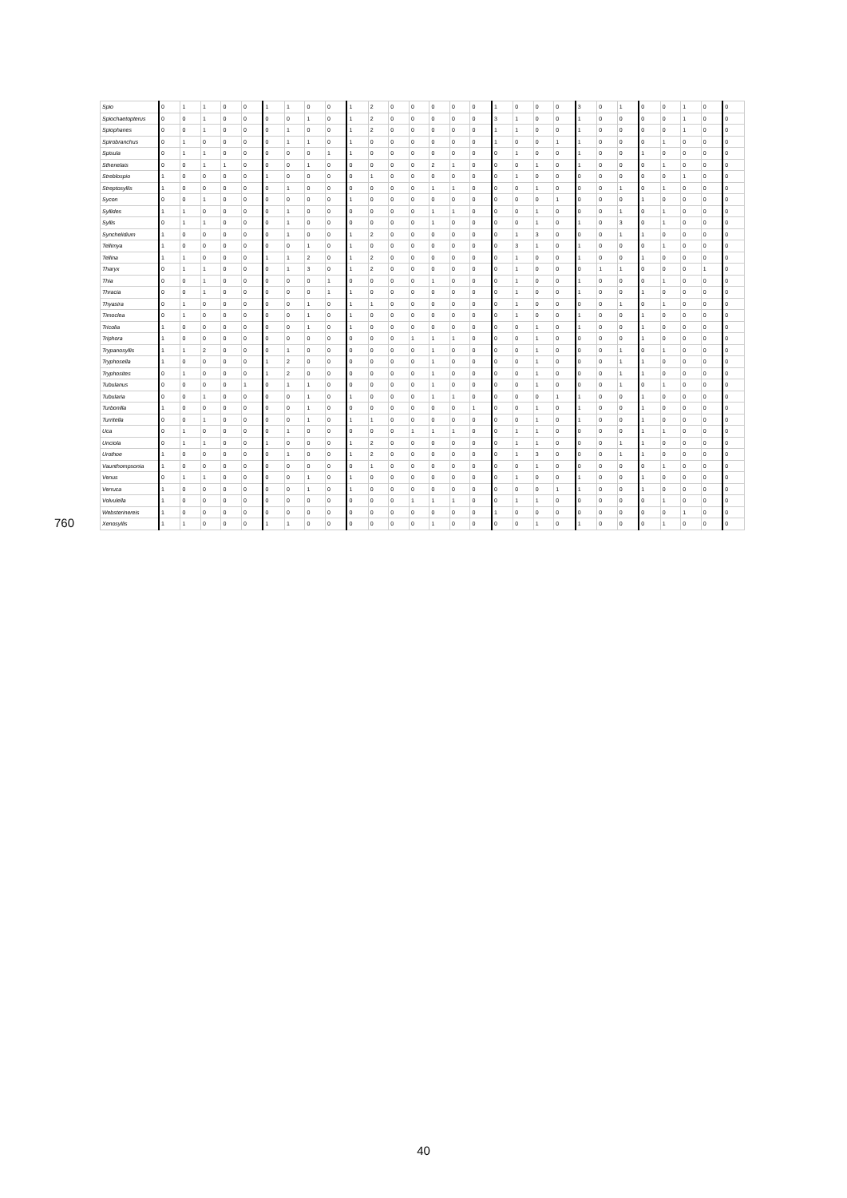| Spio | 0 | 1 | 1 | 0 | 0 | 1 | 1 | 0 | 0 | 1 | 2 | 0 | 0 | 0 | 0 | 0 | 1 | 0 | 0 | 0 | 3 | 0 | 1 | 0 | 0 | 1 | 0 | 0 |
| Spiochaetopterus | 0 | 0 | 1 | 0 | 0 | 0 | 0 | 1 | 0 | 1 | 2 | 0 | 0 | 0 | 0 | 0 | 3 | 1 | 0 | 0 | 1 | 0 | 0 | 0 | 0 | 1 | 0 | 0 |
| Spiophanes | 0 | 0 | 1 | 0 | 0 | 0 | 1 | 0 | 0 | 1 | 2 | 0 | 0 | 0 | 0 | 0 | 1 | 1 | 0 | 0 | 1 | 0 | 0 | 0 | 0 | 1 | 0 | 0 |
| Spirobranchus | 0 | 1 | 0 | 0 | 0 | 0 | 1 | 1 | 0 | 1 | 0 | 0 | 0 | 0 | 0 | 0 | 1 | 0 | 0 | 1 | 1 | 0 | 0 | 0 | 1 | 0 | 0 | 0 |
| Spisula | 0 | 1 | 1 | 0 | 0 | 0 | 0 | 0 | 1 | 1 | 0 | 0 | 0 | 0 | 0 | 0 | 0 | 1 | 0 | 0 | 1 | 0 | 0 | 1 | 0 | 0 | 0 | 0 |
| Sthenelais | 0 | 0 | 1 | 1 | 0 | 0 | 0 | 1 | 0 | 0 | 0 | 0 | 0 | 2 | 1 | 0 | 0 | 0 | 1 | 0 | 1 | 0 | 0 | 0 | 1 | 0 | 0 | 0 |
| Streblospio | 1 | 0 | 0 | 0 | 0 | 1 | 0 | 0 | 0 | 0 | 1 | 0 | 0 | 0 | 0 | 0 | 0 | 1 | 0 | 0 | 0 | 0 | 0 | 0 | 0 | 1 | 0 | 0 |
| Streptosyllis | 1 | 0 | 0 | 0 | 0 | 0 | 1 | 0 | 0 | 0 | 0 | 0 | 0 | 1 | 1 | 0 | 0 | 0 | 1 | 0 | 0 | 0 | 1 | 0 | 1 | 0 | 0 | 0 |
| Sycon | 0 | 0 | 1 | 0 | 0 | 0 | 0 | 0 | 0 | 1 | 0 | 0 | 0 | 0 | 0 | 0 | 0 | 0 | 0 | 1 | 0 | 0 | 0 | 1 | 0 | 0 | 0 | 0 |
| Syllides | 1 | 1 | 0 | 0 | 0 | 0 | 1 | 0 | 0 | 0 | 0 | 0 | 0 | 1 | 1 | 0 | 0 | 0 | 1 | 0 | 0 | 0 | 1 | 0 | 1 | 0 | 0 | 0 |
| Syllis | 0 | 1 | 1 | 0 | 0 | 0 | 1 | 0 | 0 | 0 | 0 | 0 | 0 | 1 | 0 | 0 | 0 | 0 | 1 | 0 | 1 | 0 | 3 | 0 | 1 | 0 | 0 | 0 |
| Synchelidium | 1 | 0 | 0 | 0 | 0 | 0 | 1 | 0 | 0 | 1 | 2 | 0 | 0 | 0 | 0 | 0 | 0 | 1 | 3 | 0 | 0 | 0 | 1 | 1 | 0 | 0 | 0 | 0 |
| Tellimya | 1 | 0 | 0 | 0 | 0 | 0 | 0 | 1 | 0 | 1 | 0 | 0 | 0 | 0 | 0 | 0 | 0 | 3 | 1 | 0 | 1 | 0 | 0 | 0 | 1 | 0 | 0 | 0 |
| Tellina | 1 | 1 | 0 | 0 | 0 | 1 | 1 | 2 | 0 | 1 | 2 | 0 | 0 | 0 | 0 | 0 | 0 | 1 | 0 | 0 | 1 | 0 | 0 | 1 | 0 | 0 | 0 | 0 |
| Tharyx | 0 | 1 | 1 | 0 | 0 | 0 | 1 | 3 | 0 | 1 | 2 | 0 | 0 | 0 | 0 | 0 | 0 | 1 | 0 | 0 | 0 | 1 | 1 | 0 | 0 | 0 | 1 | 0 |
| Thia | 0 | 0 | 1 | 0 | 0 | 0 | 0 | 0 | 1 | 0 | 0 | 0 | 0 | 1 | 0 | 0 | 0 | 1 | 0 | 0 | 1 | 0 | 0 | 0 | 1 | 0 | 0 | 0 |
| Thracia | 0 | 0 | 1 | 0 | 0 | 0 | 0 | 0 | 1 | 1 | 0 | 0 | 0 | 0 | 0 | 0 | 0 | 1 | 0 | 0 | 1 | 0 | 0 | 1 | 0 | 0 | 0 | 0 |
| Thyasira | 0 | 1 | 0 | 0 | 0 | 0 | 0 | 1 | 0 | 1 | 1 | 0 | 0 | 0 | 0 | 0 | 0 | 1 | 0 | 0 | 0 | 0 | 1 | 0 | 1 | 0 | 0 | 0 |
| Timoclea | 0 | 1 | 0 | 0 | 0 | 0 | 0 | 1 | 0 | 1 | 0 | 0 | 0 | 0 | 0 | 0 | 0 | 1 | 0 | 0 | 1 | 0 | 0 | 1 | 0 | 0 | 0 | 0 |
| Tricolia | 1 | 0 | 0 | 0 | 0 | 0 | 0 | 1 | 0 | 1 | 0 | 0 | 0 | 0 | 0 | 0 | 0 | 0 | 1 | 0 | 1 | 0 | 0 | 1 | 0 | 0 | 0 | 0 |
| Triphora | 1 | 0 | 0 | 0 | 0 | 0 | 0 | 0 | 0 | 0 | 0 | 0 | 1 | 1 | 1 | 0 | 0 | 0 | 1 | 0 | 0 | 0 | 0 | 1 | 0 | 0 | 0 | 0 |
| Trypanosyllis | 1 | 1 | 2 | 0 | 0 | 0 | 1 | 0 | 0 | 0 | 0 | 0 | 0 | 1 | 0 | 0 | 0 | 0 | 1 | 0 | 0 | 0 | 1 | 0 | 1 | 0 | 0 | 0 |
| Tryphosella | 1 | 0 | 0 | 0 | 0 | 1 | 2 | 0 | 0 | 0 | 0 | 0 | 0 | 1 | 0 | 0 | 0 | 0 | 1 | 0 | 0 | 0 | 1 | 1 | 0 | 0 | 0 | 0 |
| Tryphosites | 0 | 1 | 0 | 0 | 0 | 1 | 2 | 0 | 0 | 0 | 0 | 0 | 0 | 1 | 0 | 0 | 0 | 0 | 1 | 0 | 0 | 0 | 1 | 1 | 0 | 0 | 0 | 0 |
| Tubulanus | 0 | 0 | 0 | 0 | 1 | 0 | 1 | 1 | 0 | 0 | 0 | 0 | 0 | 1 | 0 | 0 | 0 | 0 | 1 | 0 | 0 | 0 | 1 | 0 | 1 | 0 | 0 | 0 |
| Tubularia | 0 | 0 | 1 | 0 | 0 | 0 | 0 | 1 | 0 | 1 | 0 | 0 | 0 | 1 | 1 | 0 | 0 | 0 | 0 | 1 | 1 | 0 | 0 | 1 | 0 | 0 | 0 | 0 |
| Turbonilla | 1 | 0 | 0 | 0 | 0 | 0 | 0 | 1 | 0 | 0 | 0 | 0 | 0 | 0 | 0 | 1 | 0 | 0 | 1 | 0 | 1 | 0 | 0 | 1 | 0 | 0 | 0 | 0 |
| Turritella | 0 | 0 | 1 | 0 | 0 | 0 | 0 | 1 | 0 | 1 | 1 | 0 | 0 | 0 | 0 | 0 | 0 | 0 | 1 | 0 | 1 | 0 | 0 | 1 | 0 | 0 | 0 | 0 |
| Uca | 0 | 1 | 0 | 0 | 0 | 0 | 1 | 0 | 0 | 0 | 0 | 0 | 1 | 1 | 1 | 0 | 0 | 1 | 1 | 0 | 0 | 0 | 0 | 1 | 1 | 0 | 0 | 0 |
| Unciola | 0 | 1 | 1 | 0 | 0 | 1 | 0 | 0 | 0 | 1 | 2 | 0 | 0 | 0 | 0 | 0 | 0 | 1 | 1 | 0 | 0 | 0 | 1 | 1 | 0 | 0 | 0 | 0 |
| Urothoe | 1 | 0 | 0 | 0 | 0 | 0 | 1 | 0 | 0 | 1 | 2 | 0 | 0 | 0 | 0 | 0 | 0 | 1 | 3 | 0 | 0 | 0 | 1 | 1 | 0 | 0 | 0 | 0 |
| Vaunthompsonia | 1 | 0 | 0 | 0 | 0 | 0 | 0 | 0 | 0 | 0 | 1 | 0 | 0 | 0 | 0 | 0 | 0 | 0 | 1 | 0 | 0 | 0 | 0 | 0 | 1 | 0 | 0 | 0 |
| Venus | 0 | 1 | 1 | 0 | 0 | 0 | 0 | 1 | 0 | 1 | 0 | 0 | 0 | 0 | 0 | 0 | 0 | 1 | 0 | 0 | 1 | 0 | 0 | 1 | 0 | 0 | 0 | 0 |
| Verruca | 1 | 0 | 0 | 0 | 0 | 0 | 0 | 1 | 0 | 1 | 0 | 0 | 0 | 0 | 0 | 0 | 0 | 0 | 0 | 1 | 1 | 0 | 0 | 1 | 0 | 0 | 0 | 0 |
| Volvulella | 1 | 0 | 0 | 0 | 0 | 0 | 0 | 0 | 0 | 0 | 0 | 0 | 1 | 1 | 1 | 0 | 0 | 1 | 1 | 0 | 0 | 0 | 0 | 0 | 1 | 0 | 0 | 0 |
| Websterinereis | 1 | 0 | 0 | 0 | 0 | 0 | 0 | 0 | 0 | 0 | 0 | 0 | 0 | 0 | 0 | 0 | 1 | 0 | 0 | 0 | 0 | 0 | 0 | 0 | 0 | 1 | 0 | 0 |
| Xenosyllis | 1 | 1 | 0 | 0 | 0 | 1 | 1 | 0 | 0 | 0 | 0 | 0 | 0 | 1 | 0 | 0 | 0 | 0 | 1 | 0 | 1 | 0 | 0 | 0 | 1 | 0 | 0 | 0 |
760
40